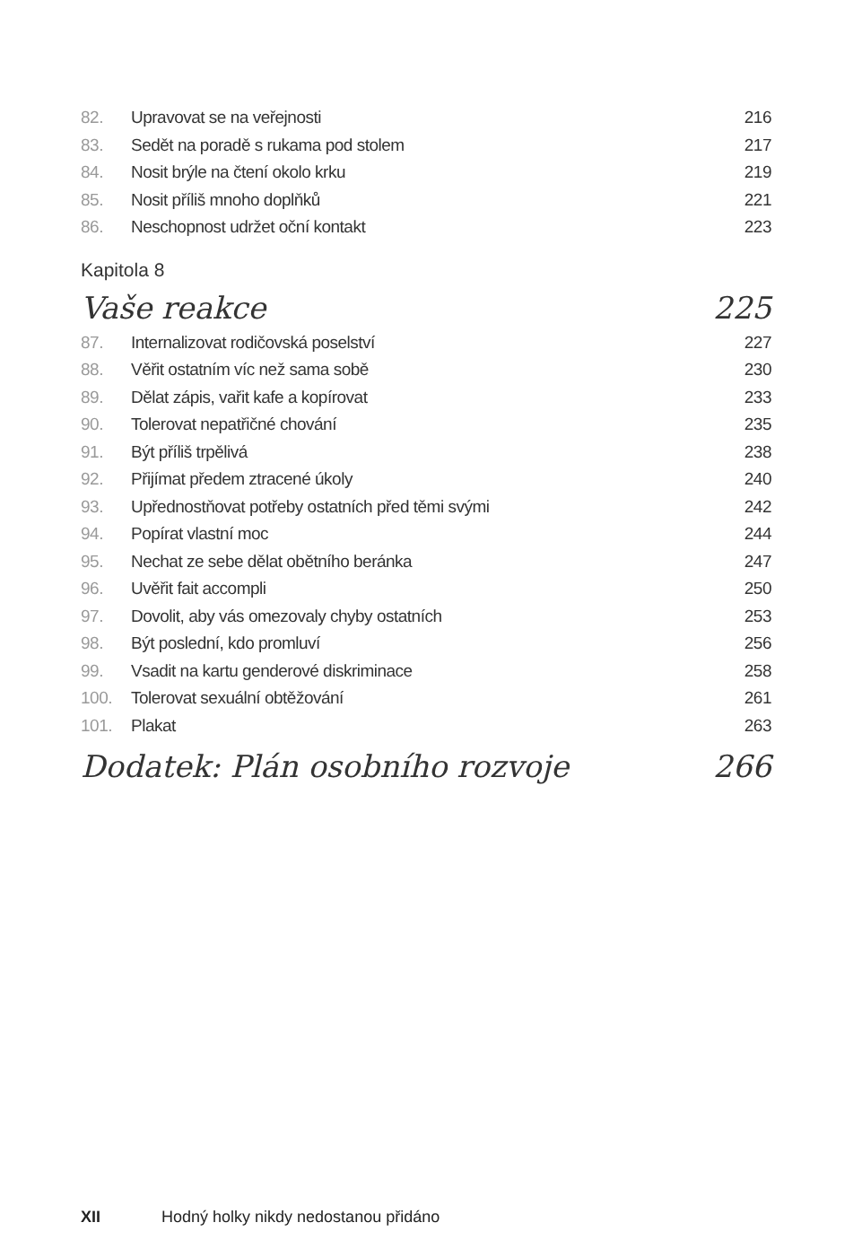82. Upravovat se na veřejnosti 216
83. Sedět na poradě s rukama pod stolem 217
84. Nosit brýle na čtení okolo krku 219
85. Nosit příliš mnoho doplňků 221
86. Neschopnost udržet oční kontakt 223
Kapitola 8
Vaše reakce 225
87. Internalizovat rodičovská poselství 227
88. Věřit ostatním víc než sama sobě 230
89. Dělat zápis, vařit kafe a kopírovat 233
90. Tolerovat nepatřičné chování 235
91. Být příliš trpělivá 238
92. Přijímat předem ztracené úkoly 240
93. Upřednostňovat potřeby ostatních před těmi svými 242
94. Popírat vlastní moc 244
95. Nechat ze sebe dělat obětního beránka 247
96. Uvěřit fait accompli 250
97. Dovolit, aby vás omezovaly chyby ostatních 253
98. Být poslední, kdo promluví 256
99. Vsadit na kartu genderové diskriminace 258
100. Tolerovat sexuální obtěžování 261
101. Plakat 263
Dodatek: Plán osobního rozvoje 266
XII Hodný holky nikdy nedostanou přidáno